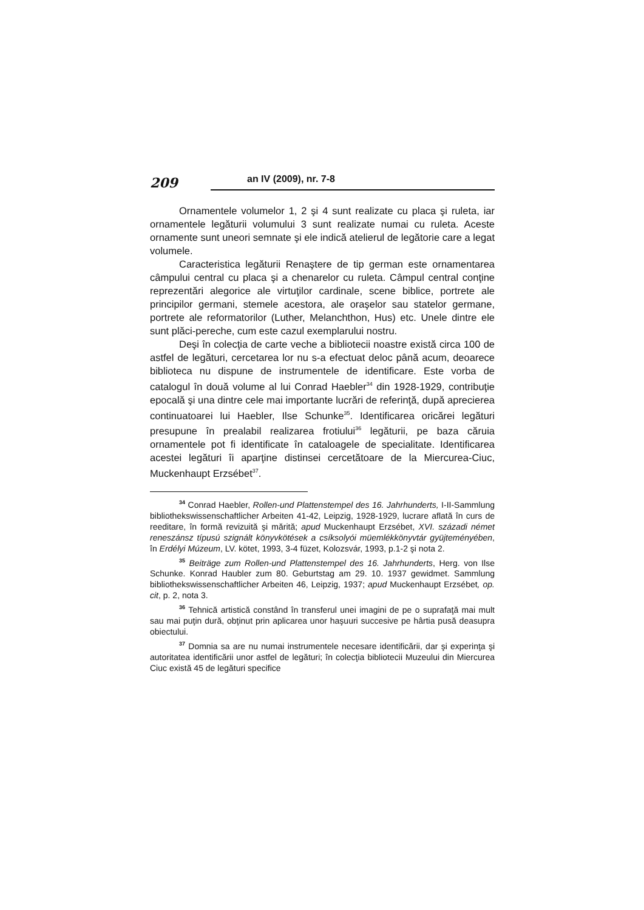209
an IV (2009), nr. 7-8
Ornamentele volumelor 1, 2 şi 4 sunt realizate cu placa şi ruleta, iar ornamentele legăturii volumului 3 sunt realizate numai cu ruleta. Aceste ornamente sunt uneori semnate şi ele indică atelierul de legătorie care a legat volumele.
Caracteristica legăturii Renaştere de tip german este ornamentarea câmpului central cu placa şi a chenarelor cu ruleta. Câmpul central conţine reprezentări alegorice ale virtuţilor cardinale, scene biblice, portrete ale principilor germani, stemele acestora, ale oraşelor sau statelor germane, portrete ale reformatorilor (Luther, Melanchthon, Hus) etc. Unele dintre ele sunt plăci-pereche, cum este cazul exemplarului nostru.
Deşi în colecţia de carte veche a bibliotecii noastre există circa 100 de astfel de legături, cercetarea lor nu s-a efectuat deloc până acum, deoarece biblioteca nu dispune de instrumentele de identificare. Este vorba de catalogul în două volume al lui Conrad Haebler<sup>34</sup> din 1928-1929, contribuţie epocală şi una dintre cele mai importante lucrări de referinţă, după aprecierea continuatoarei lui Haebler, Ilse Schunke<sup>35</sup>. Identificarea oricărei legături presupune în prealabil realizarea frotiului<sup>36</sup> legăturii, pe baza căruia ornamentele pot fi identificate în cataloagele de specialitate. Identificarea acestei legături îi aparţine distinsei cercetătoare de la Miercurea-Ciuc, Muckenhaupt Erzsébet<sup>37</sup>.
<sup>34</sup> Conrad Haebler, Rollen-und Plattenstempel des 16. Jahrhunderts, I-II-Sammlung bibliothekswissenschaftlicher Arbeiten 41-42, Leipzig, 1928-1929, lucrare aflată în curs de reeditare, în formă revizuită şi mărită; apud Muckenhaupt Erzsébet, XVI. századi német reneszánsz típusú szignált könyvkötések a csíksolyói müemlékkönyvtár gyüjteményében, în Erdélyi Múzeum, LV. kötet, 1993, 3-4 füzet, Kolozsvár, 1993, p.1-2 şi nota 2.
<sup>35</sup> Beiträge zum Rollen-und Plattenstempel des 16. Jahrhunderts, Herg. von Ilse Schunke. Konrad Haubler zum 80. Geburtstag am 29. 10. 1937 gewidmet. Sammlung bibliothekswissenschaftlicher Arbeiten 46, Leipzig, 1937; apud Muckenhaupt Erzsébet, op. cit, p. 2, nota 3.
<sup>36</sup> Tehnică artistică constând în transferul unei imagini de pe o suprafaţă mai mult sau mai puţin dură, obţinut prin aplicarea unor haşuuri succesive pe hârtia pusă deasupra obiectului.
<sup>37</sup> Domnia sa are nu numai instrumentele necesare identificării, dar şi experinţa şi autoritatea identificării unor astfel de legături; în colecţia bibliotecii Muzeului din Miercurea Ciuc există 45 de legături specifice